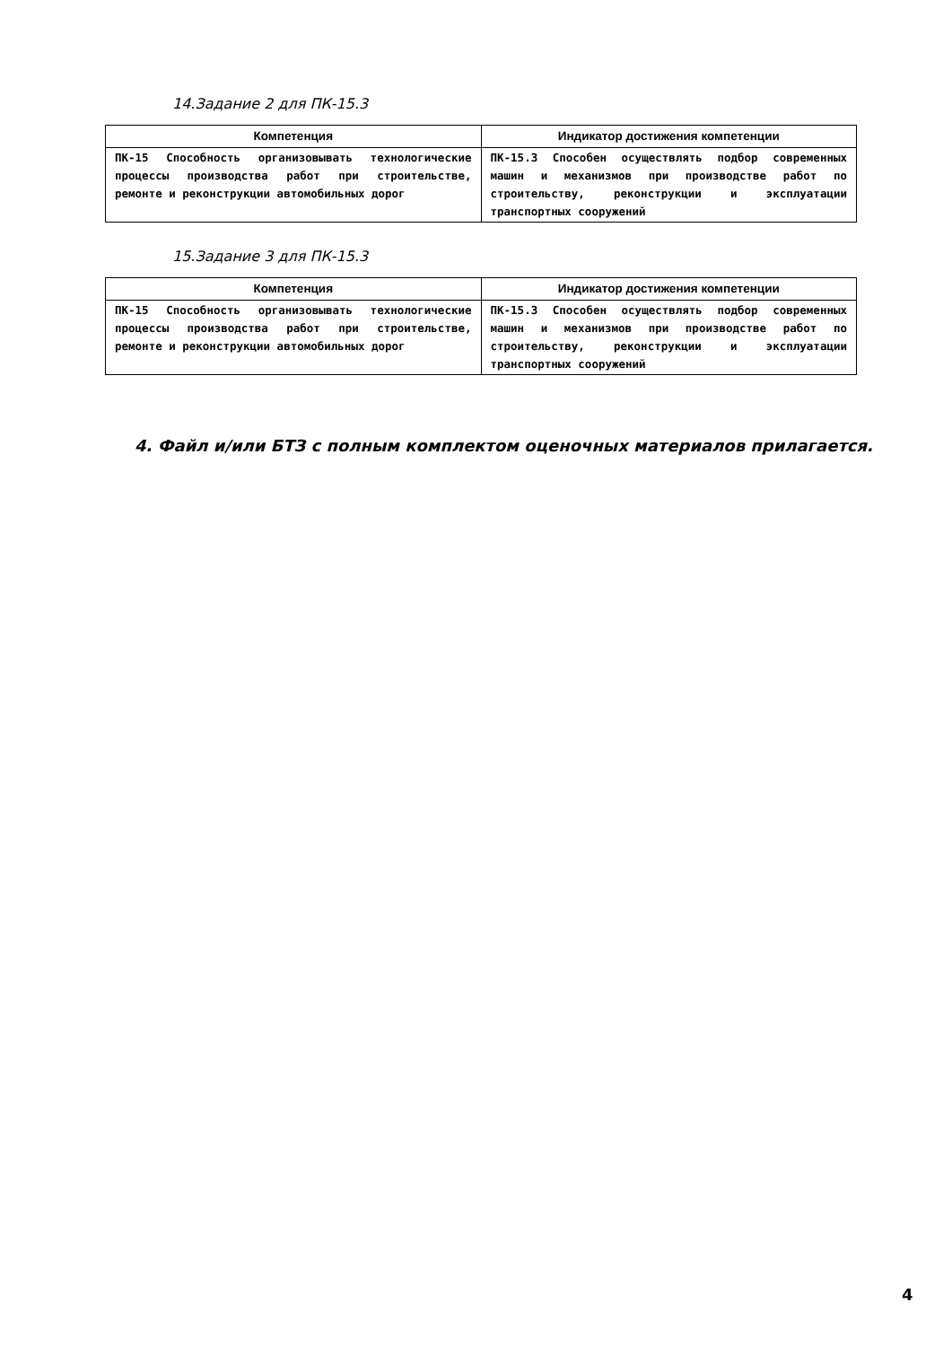14.Задание 2 для ПК-15.3
| Компетенция | Индикатор достижения компетенции |
| --- | --- |
| ПК-15 Способность организовывать технологические процессы производства работ при строительстве, ремонте и реконструкции автомобильных дорог | ПК-15.3 Способен осуществлять подбор современных машин и механизмов при производстве работ по строительству, реконструкции и эксплуатации транспортных сооружений |
15.Задание 3 для ПК-15.3
| Компетенция | Индикатор достижения компетенции |
| --- | --- |
| ПК-15 Способность организовывать технологические процессы производства работ при строительстве, ремонте и реконструкции автомобильных дорог | ПК-15.3 Способен осуществлять подбор современных машин и механизмов при производстве работ по строительству, реконструкции и эксплуатации транспортных сооружений |
4. Файл и/или БТЗ с полным комплектом оценочных материалов прилагается.
4